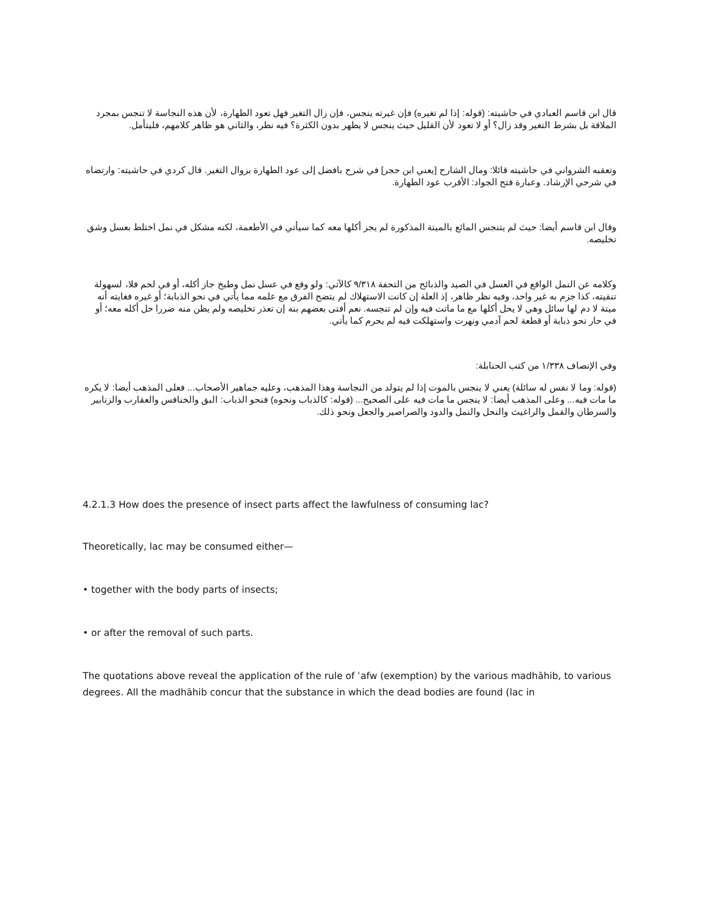قال ابن قاسم العبادي في حاشيته: (قوله: إذا لم تغيره) فإن غيرته ينجس، فإن زال التغير فهل تعود الطهارة، لأن هذه النجاسة لا تنجس بمجرد الملاقة بل بشرط التغير وقد زال؟ أو لا تعود لأن القليل حيث ينجس لا يطهر بدون الكثرة؟ فيه نظر، والثاني هو ظاهر كلامهم، فليتأمل.
وتعقبه الشرواني في حاشيته قائلا: ومال الشارح [يعني ابن حجر] في شرح بافضل إلى عود الطهارة بزوال التغير. قال كردي في حاشيته: وارتضاه في شرحي الإرشاد. وعبارة فتح الجواد: الأقرب عود الطهارة.
وقال ابن قاسم أيضا: حيث لم يتنجس المائع بالميتة المذكورة لم يجز أكلها معه كما سيأتي في الأطعمة، لكنه مشكل في نمل اختلط بعسل وشق تخليصه.
وكلامه عن النمل الواقع في العسل في الصيد والذبائح من التحفة ٩/٣١٨ كالآتي: ولو وقع في عسل نمل وطبخ جاز أكله، أو في لحم فلا، لسهولة تنقيته، كذا جزم به غير واحد، وفيه نظر ظاهر، إذ العلة إن كانت الاستهلاك لم يتضح الفرق مع علمه مما يأتي في نحو الذبابة؛ أو غيره فغايته أنه ميتة لا دم لها سائل وهي لا يحل أكلها مع ما ماتت فيه وإن لم تنجسه. نعم أفتى بعضهم بنه إن تعذر تخليصه ولم يظن منه ضررا حل أكله معه؛ أو في حار نحو ذبابة أو قطعة لحم آدمي ونهرت واستهلكت فيه لم يحرم كما يأتي.
وفي الإنصاف ١/٣٣٨ من كتب الحنابلة:
(قوله: وما لا نفس له سائلة) يعني لا ينجس بالموت إذا لم يتولد من النجاسة وهذا المذهب، وعليه جماهير الأصحاب... فعلى المذهب أيضا: لا يكره ما مات فيه... وعلى المذهب أيضا: لا ينجس ما مات فيه على الصحيح... (قوله: كالذباب ونحوه) فنحو الذباب: البق والخنافس والعقارب والزنابير والسرطان والقمل والراغيث والنحل والنمل والدود والصراصير والجعل ونحو ذلك.
4.2.1.3 How does the presence of insect parts affect the lawfulness of consuming lac?
Theoretically, lac may be consumed either—
• together with the body parts of insects;
• or after the removal of such parts.
The quotations above reveal the application of the rule of ʿafw (exemption) by the various madhāhib, to various degrees. All the madhāhib concur that the substance in which the dead bodies are found (lac in